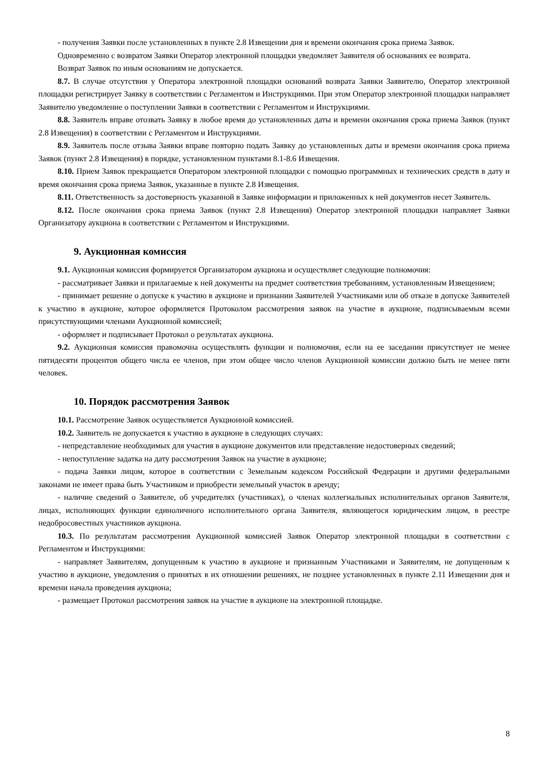- получения Заявки после установленных в пункте 2.8 Извещении дня и времени окончания срока приема Заявок.
Одновременно с возвратом Заявки Оператор электронной площадки уведомляет Заявителя об основаниях ее возврата.
Возврат Заявок по иным основаниям не допускается.
8.7. В случае отсутствия у Оператора электронной площадки оснований возврата Заявки Заявителю, Оператор электронной площадки регистрирует Заявку в соответствии с Регламентом и Инструкциями. При этом Оператор электронной площадки направляет Заявителю уведомление о поступлении Заявки в соответствии с Регламентом и Инструкциями.
8.8. Заявитель вправе отозвать Заявку в любое время до установленных даты и времени окончания срока приема Заявок (пункт 2.8 Извещения) в соответствии с Регламентом и Инструкциями.
8.9. Заявитель после отзыва Заявки вправе повторно подать Заявку до установленных даты и времени окончания срока приема Заявок (пункт 2.8 Извещения) в порядке, установленном пунктами 8.1-8.6 Извещения.
8.10. Прием Заявок прекращается Оператором электронной площадки с помощью программных и технических средств в дату и время окончания срока приема Заявок, указанные в пункте 2.8 Извещения.
8.11. Ответственность за достоверность указанной в Заявке информации и приложенных к ней документов несет Заявитель.
8.12. После окончания срока приема Заявок (пункт 2.8 Извещения) Оператор электронной площадки направляет Заявки Организатору аукциона в соответствии с Регламентом и Инструкциями.
9. Аукционная комиссия
9.1. Аукционная комиссия формируется Организатором аукциона и осуществляет следующие полномочия:
- рассматривает Заявки и прилагаемые к ней документы на предмет соответствия требованиям, установленным Извещением;
- принимает решение о допуске к участию в аукционе и признании Заявителей Участниками или об отказе в допуске Заявителей к участию в аукционе, которое оформляется Протоколом рассмотрения заявок на участие в аукционе, подписываемым всеми присутствующими членами Аукционной комиссией;
- оформляет и подписывает Протокол о результатах аукциона.
9.2. Аукционная комиссия правомочна осуществлять функции и полномочия, если на ее заседании присутствует не менее пятидесяти процентов общего числа ее членов, при этом общее число членов Аукционной комиссии должно быть не менее пяти человек.
10. Порядок рассмотрения Заявок
10.1. Рассмотрение Заявок осуществляется Аукционной комиссией.
10.2. Заявитель не допускается к участию в аукционе в следующих случаях:
- непредставление необходимых для участия в аукционе документов или представление недостоверных сведений;
- непоступление задатка на дату рассмотрения Заявок на участие в аукционе;
- подача Заявки лицом, которое в соответствии с Земельным кодексом Российской Федерации и другими федеральными законами не имеет права быть Участником и приобрести земельный участок в аренду;
- наличие сведений о Заявителе, об учредителях (участниках), о членах коллегиальных исполнительных органов Заявителя, лицах, исполняющих функции единоличного исполнительного органа Заявителя, являющегося юридическим лицом, в реестре недобросовестных участников аукциона.
10.3. По результатам рассмотрения Аукционной комиссией Заявок Оператор электронной площадки в соответствии с Регламентом и Инструкциями:
- направляет Заявителям, допущенным к участию в аукционе и признанным Участниками и Заявителям, не допущенным к участию в аукционе, уведомления о принятых в их отношении решениях, не позднее установленных в пункте 2.11 Извещении дня и времени начала проведения аукциона;
- размещает Протокол рассмотрения заявок на участие в аукционе на электронной площадке.
8